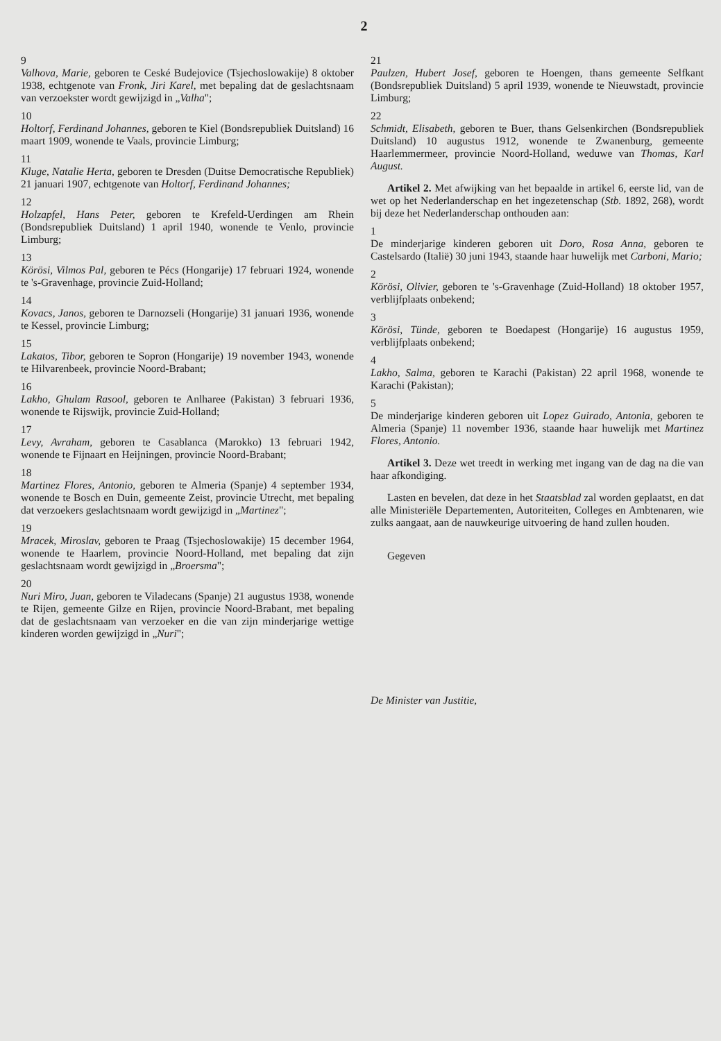2
9
Valhova, Marie, geboren te Ceské Budejovice (Tsjechoslowakije) 8 oktober 1938, echtgenote van Fronk, Jiri Karel, met bepaling dat de geslachtsnaam van verzoekster wordt gewijzigd in „Valha";
10
Holtorf, Ferdinand Johannes, geboren te Kiel (Bondsrepubliek Duitsland) 16 maart 1909, wonende te Vaals, provincie Limburg;
11
Kluge, Natalie Herta, geboren te Dresden (Duitse Democratische Republiek) 21 januari 1907, echtgenote van Holtorf, Ferdinand Johannes;
12
Holzapfel, Hans Peter, geboren te Krefeld-Uerdingen am Rhein (Bondsrepubliek Duitsland) 1 april 1940, wonende te Venlo, provincie Limburg;
13
Körösi, Vilmos Pal, geboren te Pécs (Hongarije) 17 februari 1924, wonende te 's-Gravenhage, provincie Zuid-Holland;
14
Kovacs, Janos, geboren te Darnozseli (Hongarije) 31 januari 1936, wonende te Kessel, provincie Limburg;
15
Lakatos, Tibor, geboren te Sopron (Hongarije) 19 november 1943, wonende te Hilvarenbeek, provincie Noord-Brabant;
16
Lakho, Ghulam Rasool, geboren te Anlharee (Pakistan) 3 februari 1936, wonende te Rijswijk, provincie Zuid-Holland;
17
Levy, Avraham, geboren te Casablanca (Marokko) 13 februari 1942, wonende te Fijnaart en Heijningen, provincie Noord-Brabant;
18
Martinez Flores, Antonio, geboren te Almeria (Spanje) 4 september 1934, wonende te Bosch en Duin, gemeente Zeist, provincie Utrecht, met bepaling dat verzoekers geslachtsnaam wordt gewijzigd in „Martinez";
19
Mracek, Miroslav, geboren te Praag (Tsjechoslowakije) 15 december 1964, wonende te Haarlem, provincie Noord-Holland, met bepaling dat zijn geslachtsnaam wordt gewijzigd in „Broersma";
20
Nuri Miro, Juan, geboren te Viladecans (Spanje) 21 augustus 1938, wonende te Rijen, gemeente Gilze en Rijen, provincie Noord-Brabant, met bepaling dat de geslachtsnaam van verzoeker en die van zijn minderjarige wettige kinderen worden gewijzigd in „Nuri";
21
Paulzen, Hubert Josef, geboren te Hoengen, thans gemeente Selfkant (Bondsrepubliek Duitsland) 5 april 1939, wonende te Nieuwstadt, provincie Limburg;
22
Schmidt, Elisabeth, geboren te Buer, thans Gelsenkirchen (Bondsrepubliek Duitsland) 10 augustus 1912, wonende te Zwanenburg, gemeente Haarlemmermeer, provincie Noord-Holland, weduwe van Thomas, Karl August.
Artikel 2. Met afwijking van het bepaalde in artikel 6, eerste lid, van de wet op het Nederlanderschap en het ingezetenschap (Stb. 1892, 268), wordt bij deze het Nederlanderschap onthouden aan:
1
De minderjarige kinderen geboren uit Doro, Rosa Anna, geboren te Castelsardo (Italië) 30 juni 1943, staande haar huwelijk met Carboni, Mario;
2
Körösi, Olivier, geboren te 's-Gravenhage (Zuid-Holland) 18 oktober 1957, verblijfplaats onbekend;
3
Körösi, Tünde, geboren te Boedapest (Hongarije) 16 augustus 1959, verblijfplaats onbekend;
4
Lakho, Salma, geboren te Karachi (Pakistan) 22 april 1968, wonende te Karachi (Pakistan);
5
De minderjarige kinderen geboren uit Lopez Guirado, Antonia, geboren te Almeria (Spanje) 11 november 1936, staande haar huwelijk met Martinez Flores, Antonio.
Artikel 3. Deze wet treedt in werking met ingang van de dag na die van haar afkondiging.
Lasten en bevelen, dat deze in het Staatsblad zal worden geplaatst, en dat alle Ministeriële Departementen, Autoriteiten, Colleges en Ambtenaren, wie zulks aangaat, aan de nauwkeurige uitvoering de hand zullen houden.
Gegeven
De Minister van Justitie,